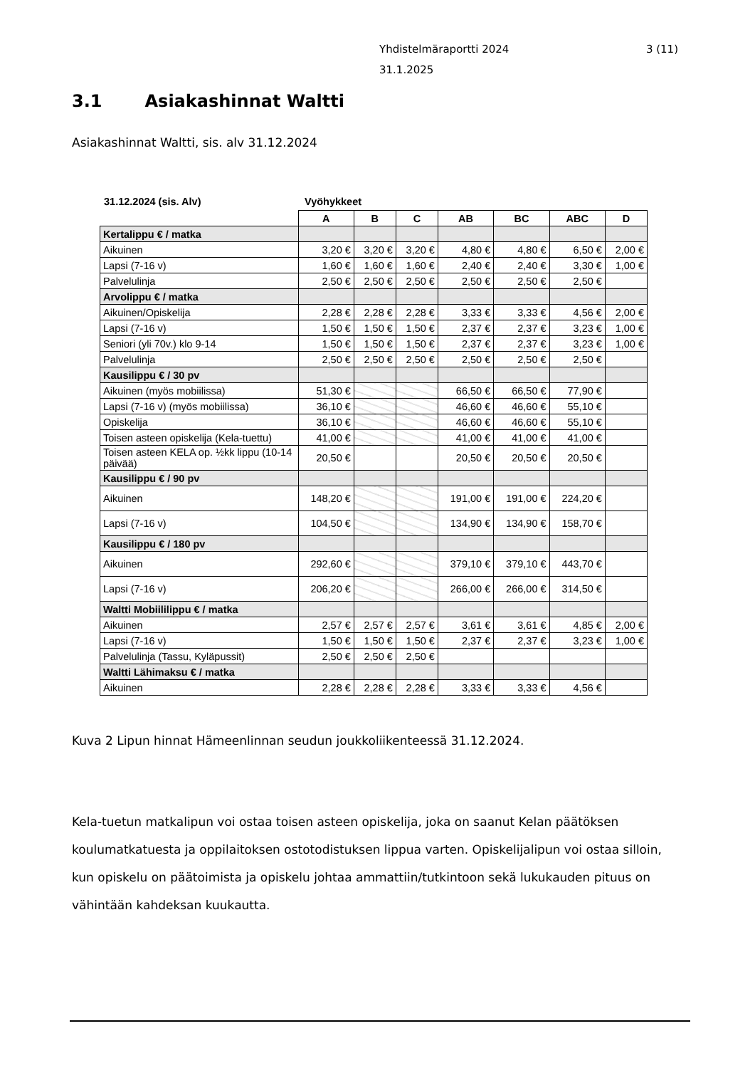3 (11) Yhdistelmäraportti 2024
31.1.2025
3.1 Asiakashinnat Waltti
Asiakashinnat Waltti, sis. alv 31.12.2024
31.12.2024 (sis. Alv) Vyöhykkeet
| | A | B | C | AB | BC | ABC | D |
| Kertalippu € / matka | | | | | | | |
| Aikuinen | 3,20 € | 3,20 € | 3,20 € | 4,80 € | 4,80 € | 6,50 € | 2,00 € |
| Lapsi (7-16 v) | 1,60 € | 1,60 € | 1,60 € | 2,40 € | 2,40 € | 3,30 € | 1,00 € |
| Palvelulinja | 2,50 € | 2,50 € | 2,50 € | 2,50 € | 2,50 € | 2,50 € | |
| Arvolippu € / matka | | | | | | | |
| Aikuinen/Opiskelija | 2,28 € | 2,28 € | 2,28 € | 3,33 € | 3,33 € | 4,56 € | 2,00 € |
| Lapsi (7-16 v) | 1,50 € | 1,50 € | 1,50 € | 2,37 € | 2,37 € | 3,23 € | 1,00 € |
| Seniori (yli 70v.) klo 9-14 | 1,50 € | 1,50 € | 1,50 € | 2,37 € | 2,37 € | 3,23 € | 1,00 € |
| Palvelulinja | 2,50 € | 2,50 € | 2,50 € | 2,50 € | 2,50 € | 2,50 € | |
| Kausilippu € / 30 pv | | | | | | | |
| Aikuinen (myös mobiilissa) | 51,30 € | | | 66,50 € | 66,50 € | 77,90 € | |
| Lapsi (7-16 v) (myös mobiilissa) | 36,10 € | | | 46,60 € | 46,60 € | 55,10 € | |
| Opiskelija | 36,10 € | | | 46,60 € | 46,60 € | 55,10 € | |
| Toisen asteen opiskelija (Kela-tuettu) | 41,00 € | | | 41,00 € | 41,00 € | 41,00 € | |
| Toisen asteen KELA op. ½kk lippu (10-14 päivää) | 20,50 € | | | 20,50 € | 20,50 € | 20,50 € | |
| Kausilippu € / 90 pv | | | | | | | |
| Aikuinen | 148,20 € | | | 191,00 € | 191,00 € | 224,20 € | |
| Lapsi (7-16 v) | 104,50 € | | | 134,90 € | 134,90 € | 158,70 € | |
| Kausilippu € / 180 pv | | | | | | | |
| Aikuinen | 292,60 € | | | 379,10 € | 379,10 € | 443,70 € | |
| Lapsi (7-16 v) | 206,20 € | | | 266,00 € | 266,00 € | 314,50 € | |
| Waltti Mobiililippu € / matka | | | | | | | |
| Aikuinen | 2,57 € | 2,57 € | 2,57 € | 3,61 € | 3,61 € | 4,85 € | 2,00 € |
| Lapsi (7-16 v) | 1,50 € | 1,50 € | 1,50 € | 2,37 € | 2,37 € | 3,23 € | 1,00 € |
| Palvelulinja (Tassu, Kyläpussit) | 2,50 € | 2,50 € | 2,50 € | | | | |
| Waltti Lähimaksu € / matka | | | | | | | |
| Aikuinen | 2,28 € | 2,28 € | 2,28 € | 3,33 € | 3,33 € | 4,56 € | |
Kuva 2 Lipun hinnat Hämeenlinnan seudun joukkoliikenteessä 31.12.2024.
Kela-tuetun matkalipun voi ostaa toisen asteen opiskelija, joka on saanut Kelan päätöksen koulumatkatuesta ja oppilaitoksen ostotodistuksen lippua varten. Opiskelijalipun voi ostaa silloin, kun opiskelu on päätoimista ja opiskelu johtaa ammattiin/tutkintoon sekä lukukauden pituus on vähintään kahdeksan kuukautta.